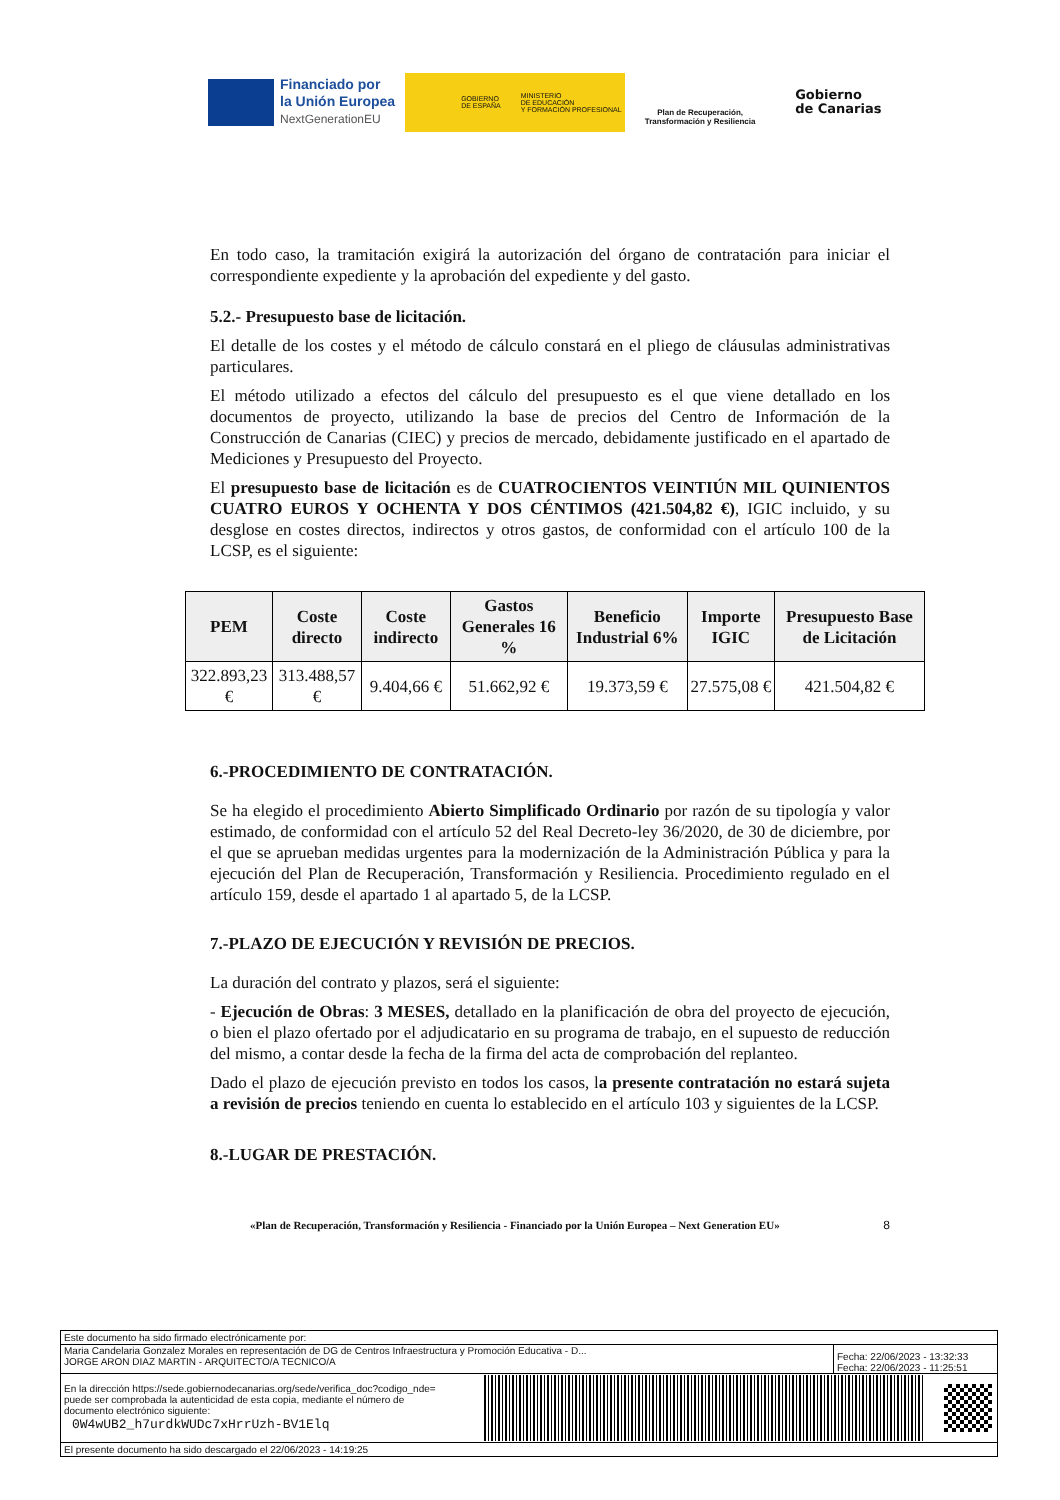Financiado por
la Unión Europea
NextGenerationEU
GOBIERNO
DE ESPAÑA
MINISTERIO
DE EDUCACIÓN
Y FORMACIÓN PROFESIONAL
Plan de Recuperación,
Transformación y Resiliencia
Gobierno
de Canarias
En todo caso, la tramitación exigirá la autorización del órgano de contratación para iniciar el correspondiente expediente y la aprobación del expediente y del gasto.
5.2.- Presupuesto base de licitación.
El detalle de los costes y el método de cálculo constará en el pliego de cláusulas administrativas particulares.
El método utilizado a efectos del cálculo del presupuesto es el que viene detallado en los documentos de proyecto, utilizando la base de precios del Centro de Información de la Construcción de Canarias (CIEC) y precios de mercado, debidamente justificado en el apartado de Mediciones y Presupuesto del Proyecto.
El presupuesto base de licitación es de CUATROCIENTOS VEINTIÚN MIL QUINIENTOS CUATRO EUROS Y OCHENTA Y DOS CÉNTIMOS (421.504,82 €), IGIC incluido, y su desglose en costes directos, indirectos y otros gastos, de conformidad con el artículo 100 de la LCSP, es el siguiente:
| PEM | Coste directo | Coste indirecto | Gastos Generales 16 % | Beneficio Industrial 6% | Importe IGIC | Presupuesto Base de Licitación |
| --- | --- | --- | --- | --- | --- | --- |
| 322.893,23 € | 313.488,57 € | 9.404,66 € | 51.662,92 € | 19.373,59 € | 27.575,08 € | 421.504,82 € |
6.-PROCEDIMIENTO DE CONTRATACIÓN.
Se ha elegido el procedimiento Abierto Simplificado Ordinario por razón de su tipología y valor estimado, de conformidad con el artículo 52 del Real Decreto-ley 36/2020, de 30 de diciembre, por el que se aprueban medidas urgentes para la modernización de la Administración Pública y para la ejecución del Plan de Recuperación, Transformación y Resiliencia. Procedimiento regulado en el artículo 159, desde el apartado 1 al apartado 5, de la LCSP.
7.-PLAZO DE EJECUCIÓN Y REVISIÓN DE PRECIOS.
La duración del contrato y plazos, será el siguiente:
- Ejecución de Obras: 3 MESES, detallado en la planificación de obra del proyecto de ejecución, o bien el plazo ofertado por el adjudicatario en su programa de trabajo, en el supuesto de reducción del mismo, a contar desde la fecha de la firma del acta de comprobación del replanteo.
Dado el plazo de ejecución previsto en todos los casos, la presente contratación no estará sujeta a revisión de precios teniendo en cuenta lo establecido en el artículo 103 y siguientes de la LCSP.
8.-LUGAR DE PRESTACIÓN.
«Plan de Recuperación, Transformación y Resiliencia - Financiado por la Unión Europea – Next Generation EU» 8
Este documento ha sido firmado electrónicamente por:
Maria Candelaria Gonzalez Morales en representación de DG de Centros Infraestructura y Promoción Educativa - D...
JORGE ARON DIAZ MARTIN - ARQUITECTO/A TECNICO/A
Fecha: 22/06/2023 - 13:32:33
Fecha: 22/06/2023 - 11:25:51
En la dirección https://sede.gobiernodecanarias.org/sede/verifica_doc?codigo_nde=
puede ser comprobada la autenticidad de esta copia, mediante el número de
documento electrónico siguiente:
0W4wUB2_h7urdkWUDc7xHrrUzh-BV1Elq
El presente documento ha sido descargado el 22/06/2023 - 14:19:25